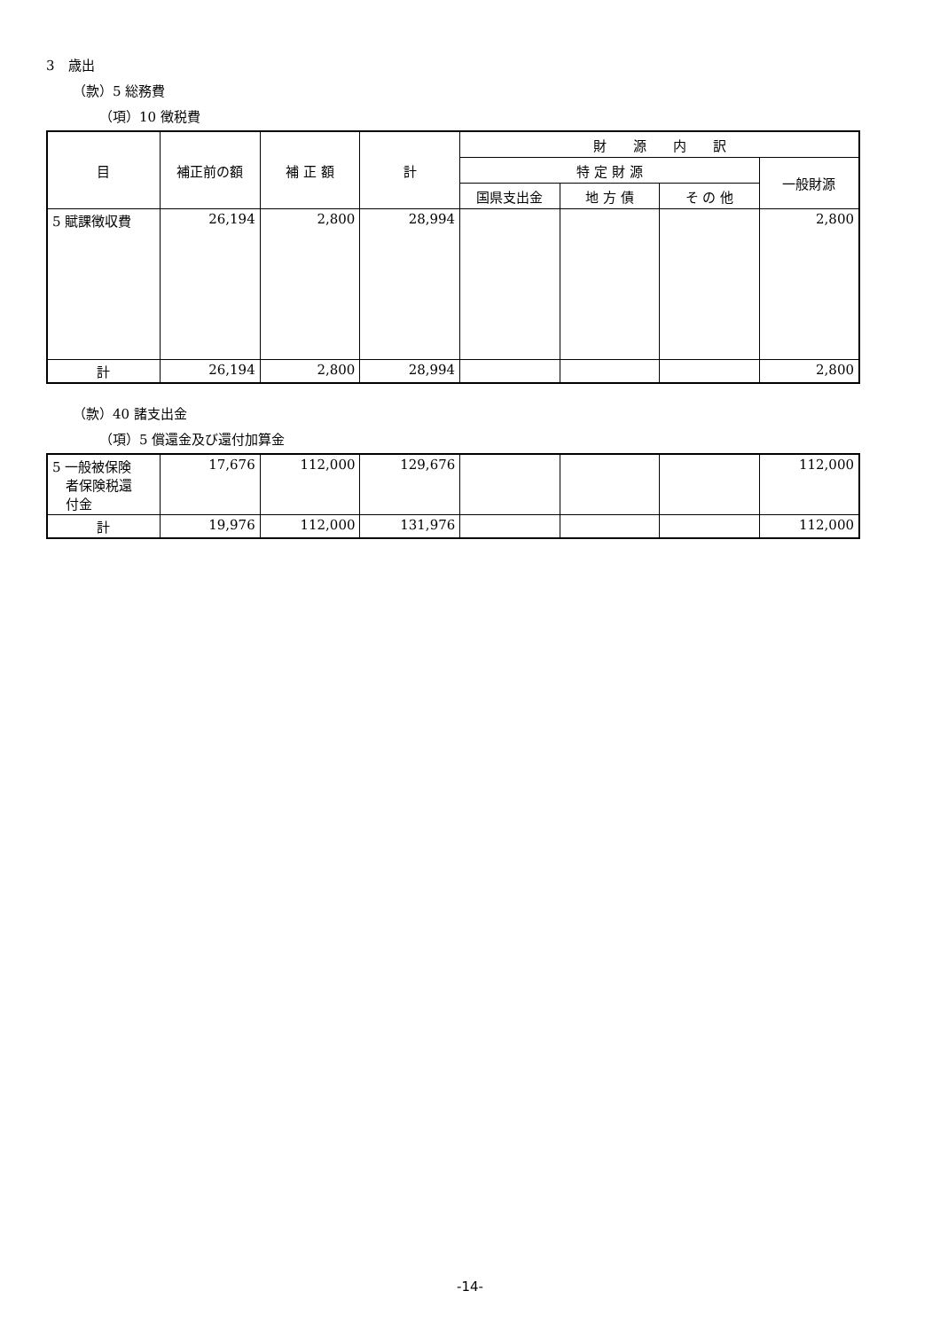3　歳出
（款）5 総務費
（項）10 徴税費
| 目 | 補正前の額 | 補 正 額 | 計 | 財 源 内 訳 | | | |
| --- | --- | --- | --- | --- | --- | --- | --- |
| | | | | 特 定 財 源 | | | 一般財源 |
| | | | | 国県支出金 | 地 方 債 | そ の 他 | |
| 5 賦課徴収費 | 26,194 | 2,800 | 28,994 | | | | 2,800 |
| 計 | 26,194 | 2,800 | 28,994 | | | | 2,800 |
（款）40 諸支出金
（項）5 償還金及び還付加算金
| 5 一般被保険 者保険税還 付金 | 17,676 | 112,000 | 129,676 | | | | 112,000 |
| 計 | 19,976 | 112,000 | 131,976 | | | | 112,000 |
-14-